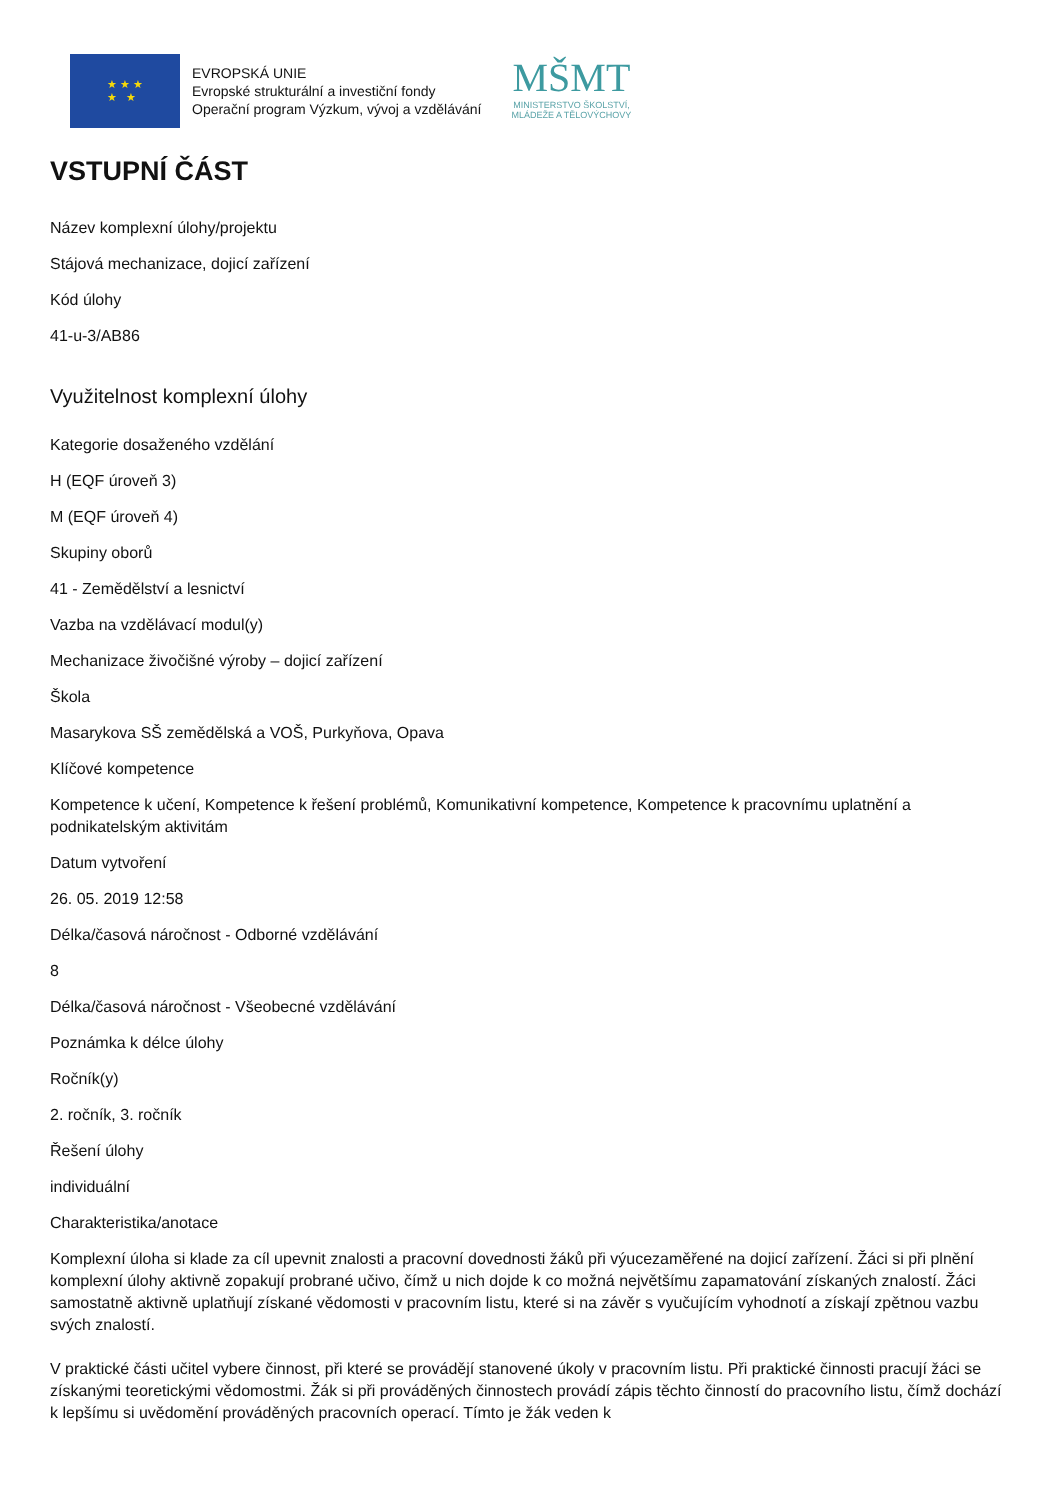★ ★ ★
★ ★
EVROPSKÁ UNIE
Evropské strukturální a investiční fondy
Operační program Výzkum, vývoj a vzdělávání
MŠMT
MINISTERSTVO ŠKOLSTVÍ,
MLÁDEŽE A TĚLOVÝCHOVY
VSTUPNÍ ČÁST
Název komplexní úlohy/projektu
Stájová mechanizace, dojicí zařízení
Kód úlohy
41-u-3/AB86
Využitelnost komplexní úlohy
Kategorie dosaženého vzdělání
H (EQF úroveň 3)
M (EQF úroveň 4)
Skupiny oborů
41 - Zemědělství a lesnictví
Vazba na vzdělávací modul(y)
Mechanizace živočišné výroby – dojicí zařízení
Škola
Masarykova SŠ zemědělská a VOŠ, Purkyňova, Opava
Klíčové kompetence
Kompetence k učení, Kompetence k řešení problémů, Komunikativní kompetence, Kompetence k pracovnímu uplatnění a podnikatelským aktivitám
Datum vytvoření
26. 05. 2019 12:58
Délka/časová náročnost - Odborné vzdělávání
8
Délka/časová náročnost - Všeobecné vzdělávání
Poznámka k délce úlohy
Ročník(y)
2. ročník, 3. ročník
Řešení úlohy
individuální
Charakteristika/anotace
Komplexní úloha si klade za cíl upevnit znalosti a pracovní dovednosti žáků při výucezaměřené na dojicí zařízení. Žáci si při plnění komplexní úlohy aktivně zopakují probrané učivo, čímž u nich dojde k co možná největšímu zapamatování získaných znalostí. Žáci samostatně aktivně uplatňují získané vědomosti v pracovním listu, které si na závěr s vyučujícím vyhodnotí a získají zpětnou vazbu svých znalostí.
V praktické části učitel vybere činnost, při které se provádějí stanovené úkoly v pracovním listu. Při praktické činnosti pracují žáci se získanými teoretickými vědomostmi. Žák si při prováděných činnostech provádí zápis těchto činností do pracovního listu, čímž dochází k lepšímu si uvědomění prováděných pracovních operací. Tímto je žák veden k